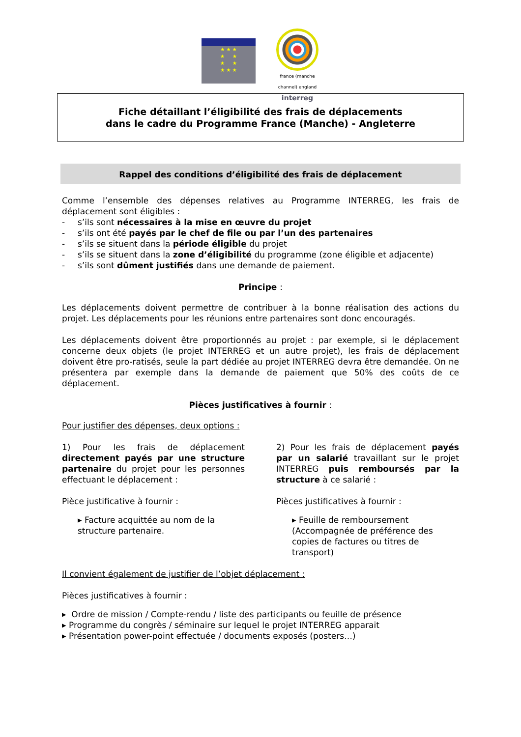★ ★ ★
★ ★
★ ★
★ ★ ★
france (manche channel) england
interreg
Fiche détaillant l’éligibilité des frais de déplacements
dans le cadre du Programme France (Manche) - Angleterre
Rappel des conditions d’éligibilité des frais de déplacement
Comme l’ensemble des dépenses relatives au Programme INTERREG, les frais de déplacement sont éligibles :
- s’ils sont nécessaires à la mise en œuvre du projet
- s’ils ont été payés par le chef de file ou par l’un des partenaires
- s’ils se situent dans la période éligible du projet
- s’ils se situent dans la zone d’éligibilité du programme (zone éligible et adjacente)
- s’ils sont dûment justifiés dans une demande de paiement.
Principe :
Les déplacements doivent permettre de contribuer à la bonne réalisation des actions du projet. Les déplacements pour les réunions entre partenaires sont donc encouragés.
Les déplacements doivent être proportionnés au projet : par exemple, si le déplacement concerne deux objets (le projet INTERREG et un autre projet), les frais de déplacement doivent être pro-ratisés, seule la part dédiée au projet INTERREG devra être demandée. On ne présentera par exemple dans la demande de paiement que 50% des coûts de ce déplacement.
Pièces justificatives à fournir :
Pour justifier des dépenses, deux options :
1) Pour les frais de déplacement directement payés par une structure partenaire du projet pour les personnes effectuant le déplacement :
Pièce justificative à fournir :
▸ Facture acquittée au nom de la structure partenaire.
2) Pour les frais de déplacement payés par un salarié travaillant sur le projet INTERREG puis remboursés par la structure à ce salarié :
Pièces justificatives à fournir :
▸ Feuille de remboursement (Accompagnée de préférence des copies de factures ou titres de transport)
Il convient également de justifier de l’objet déplacement :
Pièces justificatives à fournir :
▸ Ordre de mission / Compte-rendu / liste des participants ou feuille de présence
▸ Programme du congrès / séminaire sur lequel le projet INTERREG apparait
▸ Présentation power-point effectuée / documents exposés (posters…)